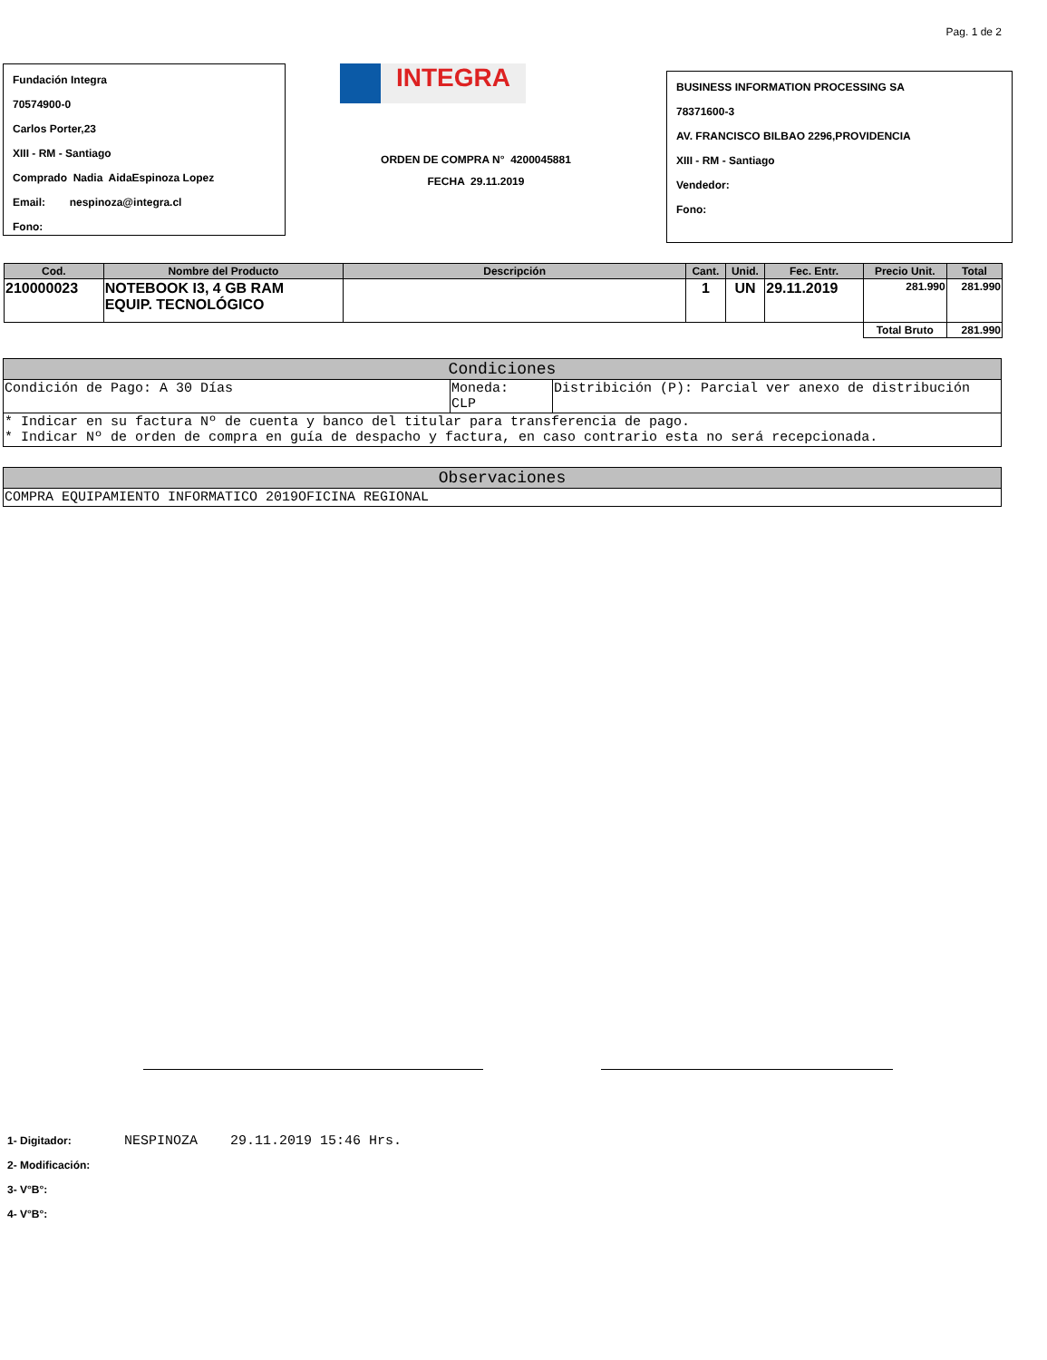Pag. 1 de 2
Fundación Integra
70574900-0
Carlos Porter,23
XIII - RM - Santiago
Comprado Nadia AidaEspinoza Lopez
Email: nespinoza@integra.cl
Fono:
INTEGRA
ORDEN DE COMPRA N° 4200045881
FECHA 29.11.2019
BUSINESS INFORMATION PROCESSING SA
78371600-3
AV. FRANCISCO BILBAO 2296,PROVIDENCIA
XIII - RM - Santiago
Vendedor:
Fono:
| Cod. | Nombre del Producto | Descripción | Cant. | Unid. | Fec. Entr. | Precio Unit. | Total |
| --- | --- | --- | --- | --- | --- | --- | --- |
| 210000023 | NOTEBOOK I3, 4 GB RAM EQUIP. TECNOLÓGICO | | 1 | UN | 29.11.2019 | 281.990 | 281.990 |
| | | | | | | Total Bruto | 281.990 |
| Condiciones | | |
| --- | --- | --- |
| Condición de Pago: A 30 Días | Moneda: CLP | Distribición (P): Parcial ver anexo de distribución |
| * Indicar en su factura Nº de cuenta y banco del titular para transferencia de pago. * Indicar Nº de orden de compra en guía de despacho y factura, en caso contrario esta no será recepcionada. | | |
| Observaciones |
| --- |
| COMPRA EQUIPAMIENTO INFORMATICO 2019OFICINA REGIONAL |
1- Digitador: NESPINOZA 29.11.2019 15:46 Hrs.
2- Modificación:
3- V°B°:
4- V°B°: